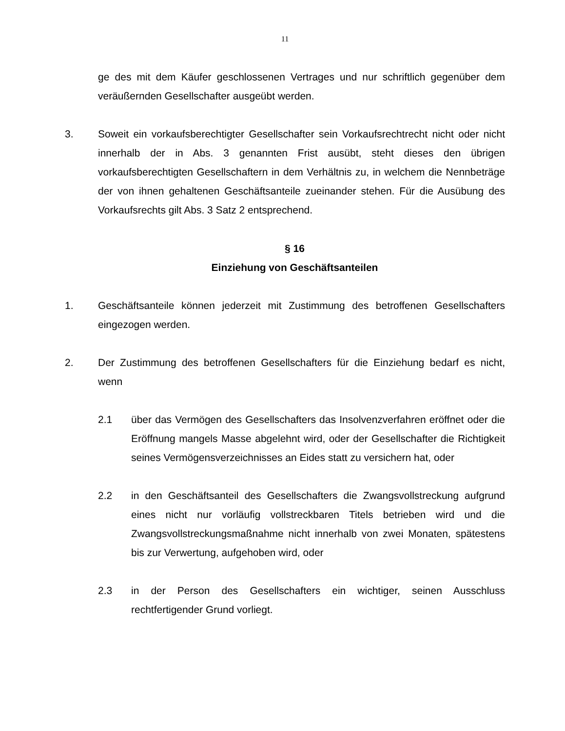11
ge des mit dem Käufer geschlossenen Vertrages und nur schriftlich gegenüber dem veräußernden Gesellschafter ausgeübt werden.
3. Soweit ein vorkaufsberechtigter Gesellschafter sein Vorkaufsrechtrecht nicht oder nicht innerhalb der in Abs. 3 genannten Frist ausübt, steht dieses den übrigen vorkaufsberechtigten Gesellschaftern in dem Verhältnis zu, in welchem die Nennbeträge der von ihnen gehaltenen Geschäftsanteile zueinander stehen. Für die Ausübung des Vorkaufsrechts gilt Abs. 3 Satz 2 entsprechend.
§ 16
Einziehung von Geschäftsanteilen
1. Geschäftsanteile können jederzeit mit Zustimmung des betroffenen Gesellschafters eingezogen werden.
2. Der Zustimmung des betroffenen Gesellschafters für die Einziehung bedarf es nicht, wenn
2.1 über das Vermögen des Gesellschafters das Insolvenzverfahren eröffnet oder die Eröffnung mangels Masse abgelehnt wird, oder der Gesellschafter die Richtigkeit seines Vermögensverzeichnisses an Eides statt zu versichern hat, oder
2.2 in den Geschäftsanteil des Gesellschafters die Zwangsvollstreckung aufgrund eines nicht nur vorläufig vollstreckbaren Titels betrieben wird und die Zwangsvollstreckungsmaßnahme nicht innerhalb von zwei Monaten, spätestens bis zur Verwertung, aufgehoben wird, oder
2.3 in der Person des Gesellschafters ein wichtiger, seinen Ausschluss rechtfertigender Grund vorliegt.